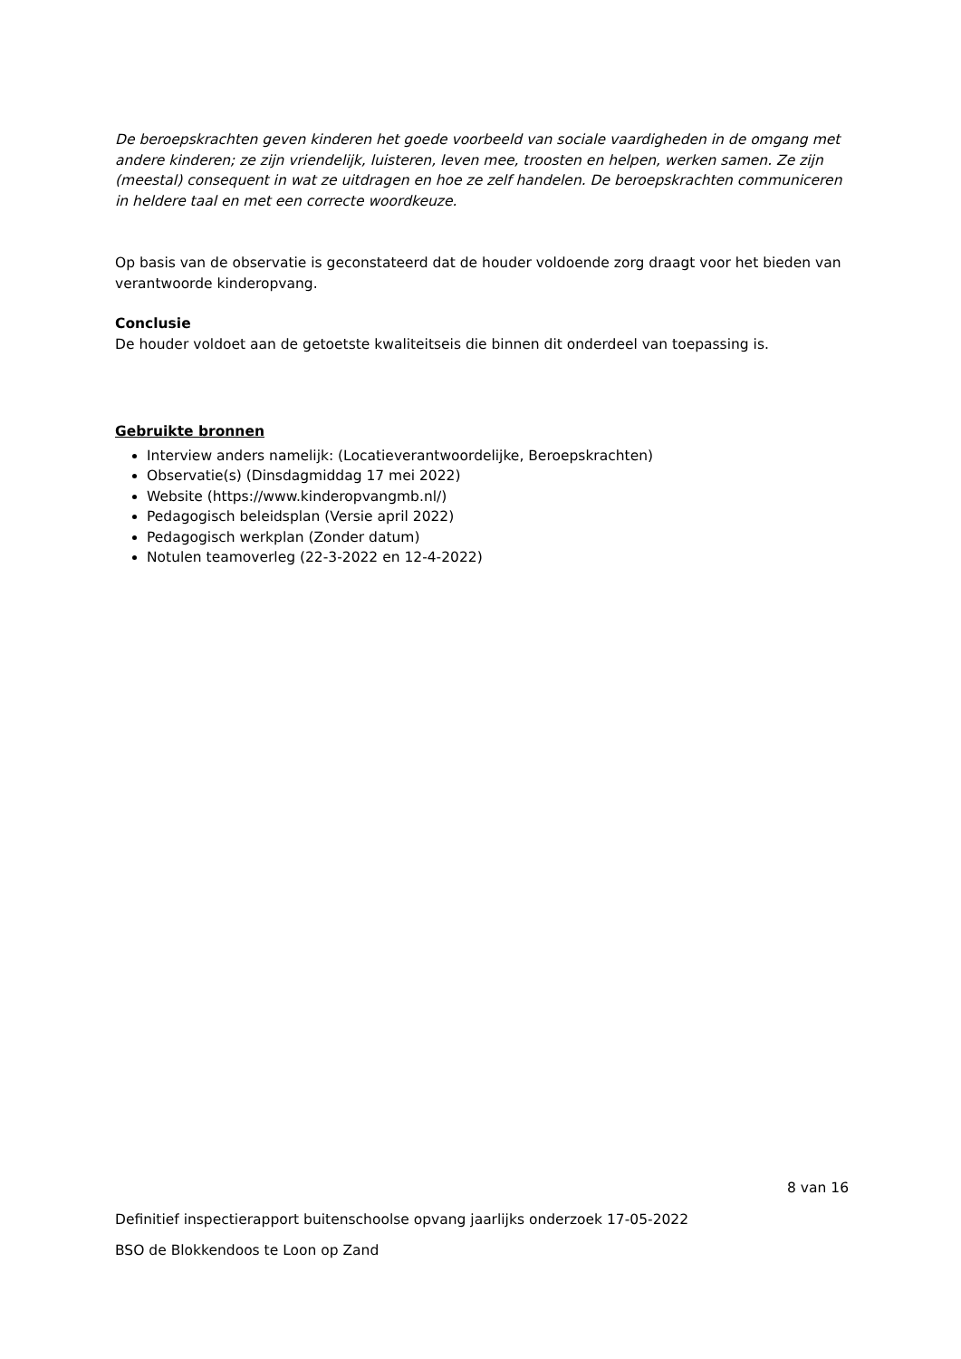De beroepskrachten geven kinderen het goede voorbeeld van sociale vaardigheden in de omgang met andere kinderen; ze zijn vriendelijk, luisteren, leven mee, troosten en helpen, werken samen. Ze zijn (meestal) consequent in wat ze uitdragen en hoe ze zelf handelen. De beroepskrachten communiceren in heldere taal en met een correcte woordkeuze.
Op basis van de observatie is geconstateerd dat de houder voldoende zorg draagt voor het bieden van verantwoorde kinderopvang.
Conclusie
De houder voldoet aan de getoetste kwaliteitseis die binnen dit onderdeel van toepassing is.
Gebruikte bronnen
Interview anders namelijk: (Locatieverantwoordelijke, Beroepskrachten)
Observatie(s) (Dinsdagmiddag 17 mei 2022)
Website (https://www.kinderopvangmb.nl/)
Pedagogisch beleidsplan (Versie april 2022)
Pedagogisch werkplan (Zonder datum)
Notulen teamoverleg (22-3-2022 en 12-4-2022)
8 van 16
Definitief inspectierapport buitenschoolse opvang jaarlijks onderzoek 17-05-2022
BSO de Blokkendoos te Loon op Zand